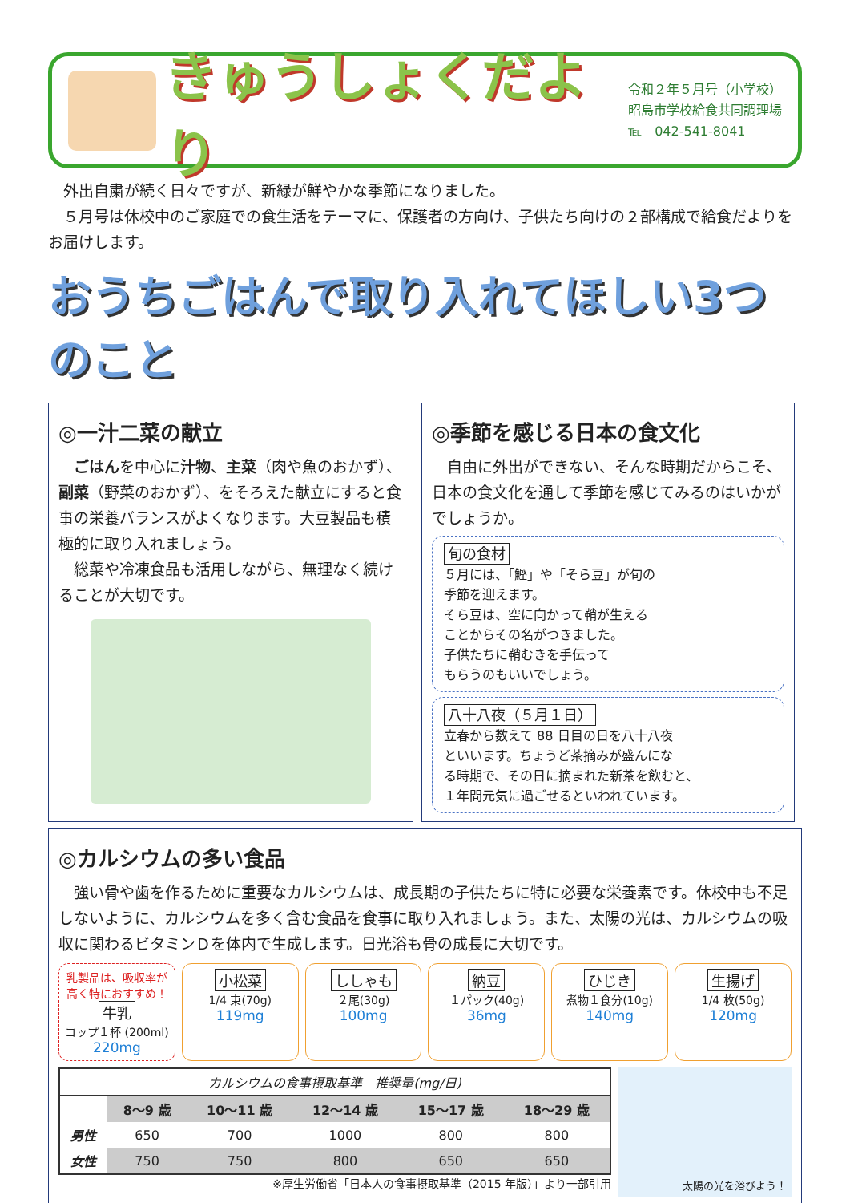きゅうしょくだより
令和２年５月号（小学校）
昭島市学校給食共同調理場
℡　042-541-8041
　外出自粛が続く日々ですが、新緑が鮮やかな季節になりました。
　５月号は休校中のご家庭での食生活をテーマに、保護者の方向け、子供たち向けの２部構成で給食だよりをお届けします。
おうちごはんで取り入れてほしい3つのこと
◎一汁二菜の献立
　ごはんを中心に汁物、主菜（肉や魚のおかず）、副菜（野菜のおかず）、をそろえた献立にすると食事の栄養バランスがよくなります。大豆製品も積極的に取り入れましょう。
　総菜や冷凍食品も活用しながら、無理なく続けることが大切です。
◎季節を感じる日本の食文化
　自由に外出ができない、そんな時期だからこそ、日本の食文化を通して季節を感じてみるのはいかがでしょうか。
旬の食材
５月には、「鰹」や「そら豆」が旬の
季節を迎えます。
そら豆は、空に向かって鞘が生える
ことからその名がつきました。
子供たちに鞘むきを手伝って
もらうのもいいでしょう。
八十八夜（５月１日）
立春から数えて 88 日目の日を八十八夜
といいます。ちょうど茶摘みが盛んにな
る時期で、その日に摘まれた新茶を飲むと、
１年間元気に過ごせるといわれています。
◎カルシウムの多い食品
　強い骨や歯を作るために重要なカルシウムは、成長期の子供たちに特に必要な栄養素です。休校中も不足しないように、カルシウムを多く含む食品を食事に取り入れましょう。また、太陽の光は、カルシウムの吸収に関わるビタミンＤを体内で生成します。日光浴も骨の成長に大切です。
乳製品は、吸収率が高く特におすすめ！
牛乳
コップ１杯 (200ml)
220mg
小松菜
1/4 束(70g)
119mg
ししゃも
２尾(30g)
100mg
納豆
１パック(40g)
36mg
ひじき
煮物１食分(10g)
140mg
生揚げ
1/4 枚(50g)　120mg
| カルシウムの食事摂取基準 推奨量(mg/日) | | | | | |
| --- | --- | --- | --- | --- | --- |
| | 8～9 歳 | 10～11 歳 | 12～14 歳 | 15～17 歳 | 18～29 歳 |
| 男性 | 650 | 700 | 1000 | 800 | 800 |
| 女性 | 750 | 750 | 800 | 650 | 650 |
※厚生労働省「日本人の食事摂取基準（2015 年版）」より一部引用
太陽の光を浴びよう！